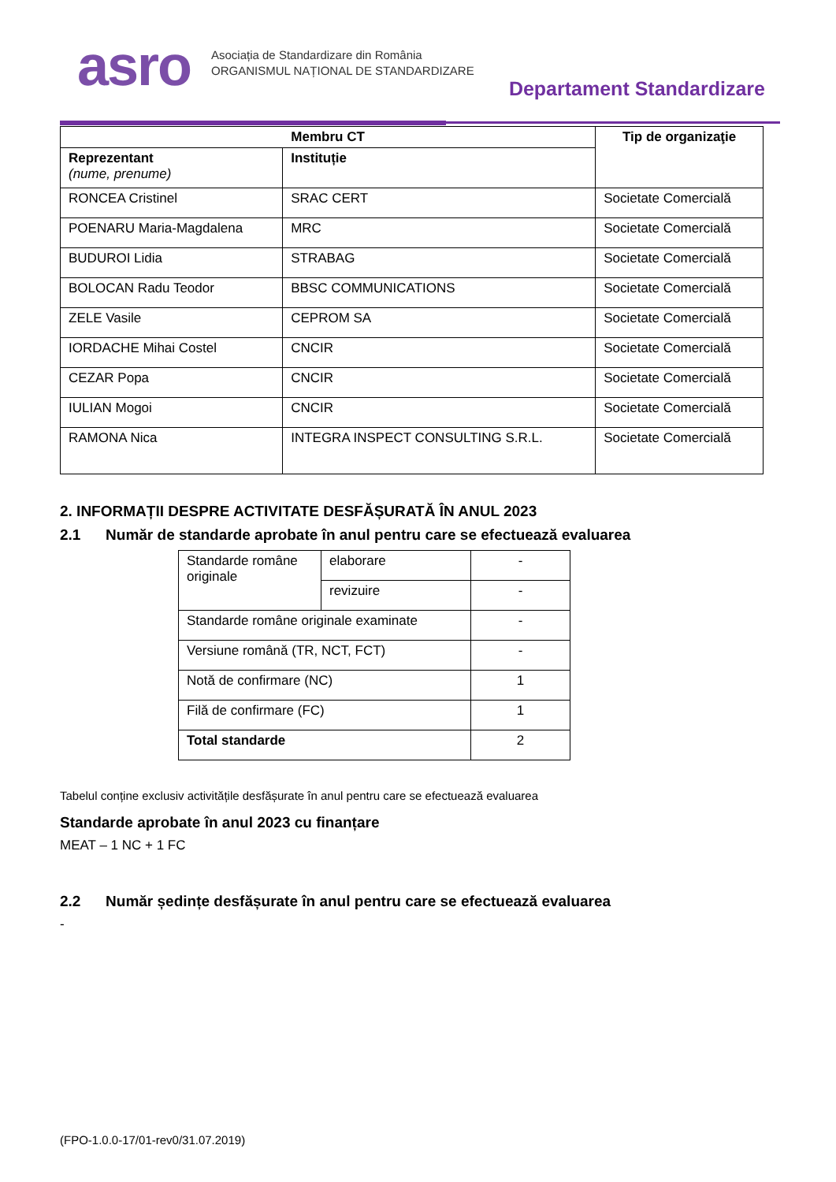asro
Asociația de Standardizare din România
ORGANISMUL NAȚIONAL DE STANDARDIZARE
Departament Standardizare
| Membru CT | | Tip de organizaţie |
| --- | --- | --- |
| Reprezentant (nume, prenume) | Instituție | |
| RONCEA Cristinel | SRAC CERT | Societate Comercială |
| POENARU Maria-Magdalena | MRC | Societate Comercială |
| BUDUROI Lidia | STRABAG | Societate Comercială |
| BOLOCAN Radu Teodor | BBSC COMMUNICATIONS | Societate Comercială |
| ZELE Vasile | CEPROM SA | Societate Comercială |
| IORDACHE Mihai Costel | CNCIR | Societate Comercială |
| CEZAR Popa | CNCIR | Societate Comercială |
| IULIAN Mogoi | CNCIR | Societate Comercială |
| RAMONA Nica | INTEGRA INSPECT CONSULTING S.R.L. | Societate Comercială |
2. INFORMAȚII DESPRE ACTIVITATE DESFĂȘURATĂ ÎN ANUL 2023
2.1 Număr de standarde aprobate în anul pentru care se efectuează evaluarea
| Standarde române originale | elaborare | - |
| | revizuire | - |
| Standarde române originale examinate | | - |
| Versiune română (TR, NCT, FCT) | | - |
| Notă de confirmare (NC) | | 1 |
| Filă de confirmare (FC) | | 1 |
| Total standarde | | 2 |
Tabelul conține exclusiv activitățile desfășurate în anul pentru care se efectuează evaluarea
Standarde aprobate în anul 2023 cu finanțare
MEAT – 1 NC + 1 FC
2.2 Număr ședințe desfășurate în anul pentru care se efectuează evaluarea
-
(FPO-1.0.0-17/01-rev0/31.07.2019)